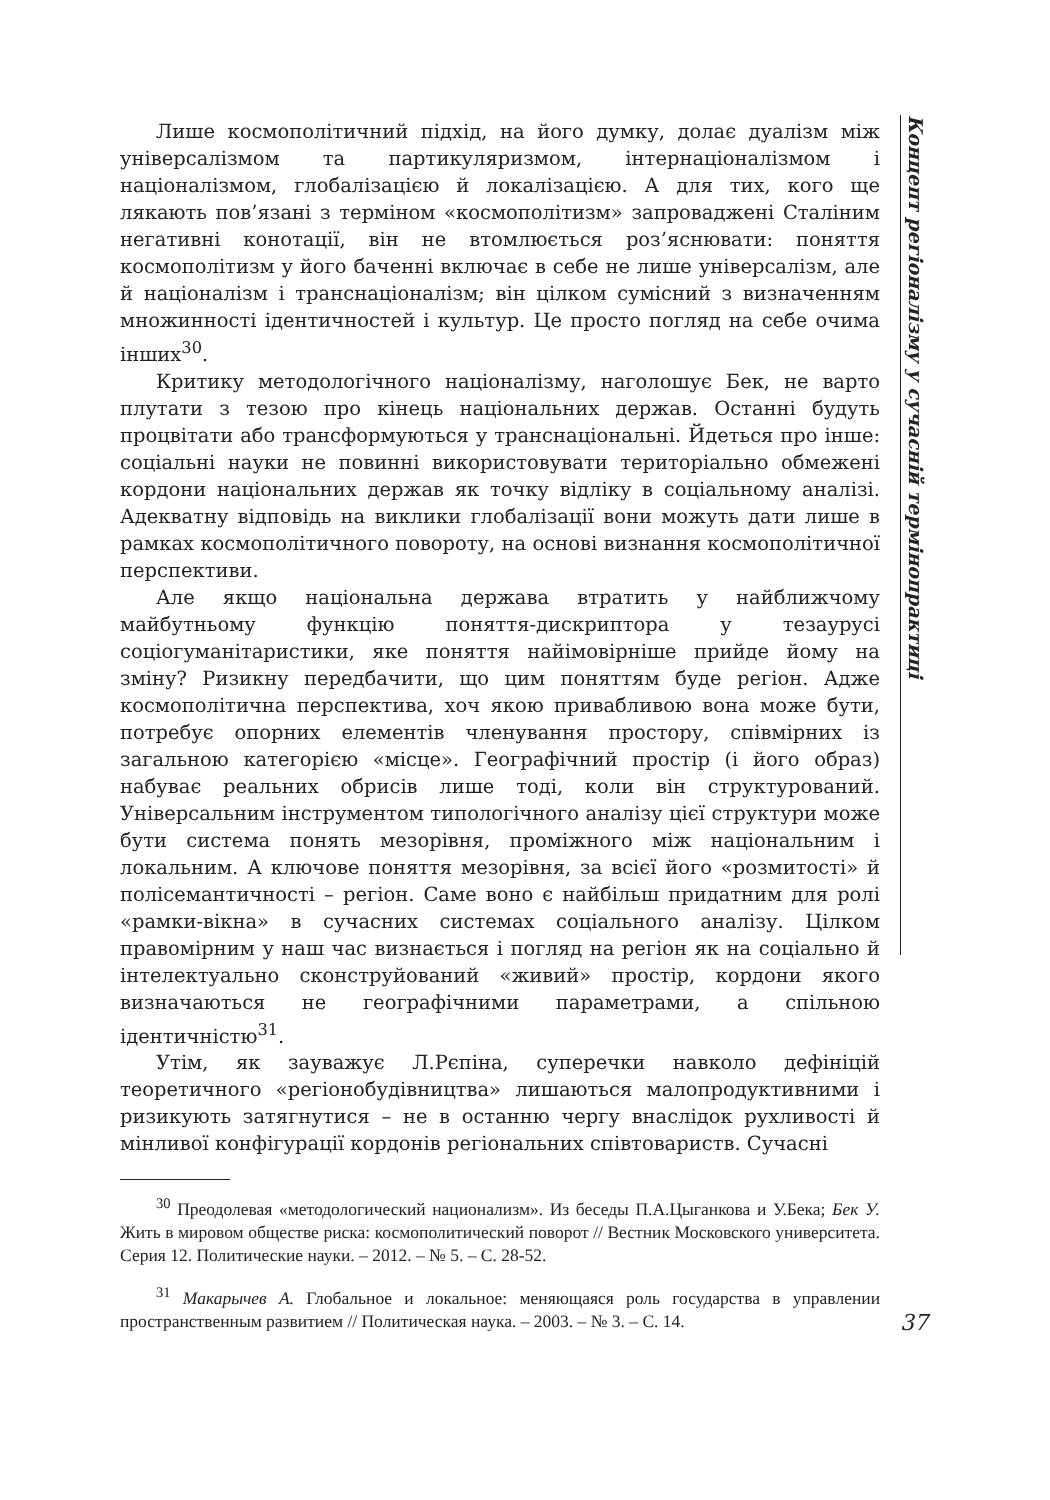Лише космополітичний підхід, на його думку, долає дуалізм між універсалізмом та партикуляризмом, інтернаціоналізмом і націоналізмом, глобалізацією й локалізацією. А для тих, кого ще лякають пов’язані з терміном «космополітизм» запроваджені Сталіним негативні конотації, він не втомлюється роз’яснювати: поняття космополітизм у його баченні включає в себе не лише універсалізм, але й націоналізм і транснаціоналізм; він цілком сумісний з визначенням множинності ідентичностей і культур. Це просто погляд на себе очима інших<sup>30</sup>.
Критику методологічного націоналізму, наголошує Бек, не варто плутати з тезою про кінець національних держав. Останні будуть процвітати або трансформуються у транснаціональні. Йдеться про інше: соціальні науки не повинні використовувати територіально обмежені кордони національних держав як точку відліку в соціальному аналізі. Адекватну відповідь на виклики глобалізації вони можуть дати лише в рамках космополітичного повороту, на основі визнання космополітичної перспективи.
Але якщо національна держава втратить у найближчому майбутньому функцію поняття-дискриптора у тезаурусі соціогуманітаристики, яке поняття найімовірніше прийде йому на зміну? Ризикну передбачити, що цим поняттям буде регіон. Адже космополітична перспектива, хоч якою привабливою вона може бути, потребує опорних елементів членування простору, співмірних із загальною категорією «місце». Географічний простір (і його образ) набуває реальних обрисів лише тоді, коли він структурований. Універсальним інструментом типологічного аналізу цієї структури може бути система понять мезорівня, проміжного між національним і локальним. А ключове поняття мезорівня, за всієї його «розмитості» й полісемантичності – регіон. Саме воно є найбільш придатним для ролі «рамки-вікна» в сучасних системах соціального аналізу. Цілком правомірним у наш час визнається і погляд на регіон як на соціально й інтелектуально сконструйований «живий» простір, кордони якого визначаються не географічними параметрами, а спільною ідентичністю<sup>31</sup>.
Утім, як зауважує Л.Рєпіна, суперечки навколо дефініцій теоретичного «регіонобудівництва» лишаються малопродуктивними і ризикують затягнутися – не в останню чергу внаслідок рухливості й мінливої конфігурації кордонів регіональних співтовариств. Сучасні
<sup>30</sup> Преодолевая «методологический национализм». Из беседы П.А.Цыганкова и У.Бека; Бек У. Жить в мировом обществе риска: космополитический поворот // Вестник Московского университета. Серия 12. Политические науки. – 2012. – № 5. – С. 28-52.
<sup>31</sup> Макарычев А. Глобальное и локальное: меняющаяся роль государства в управлении пространственным развитием // Политическая наука. – 2003. – № 3. – С. 14.
Концепт регіоналізму у сучасній термінопрактиці
37